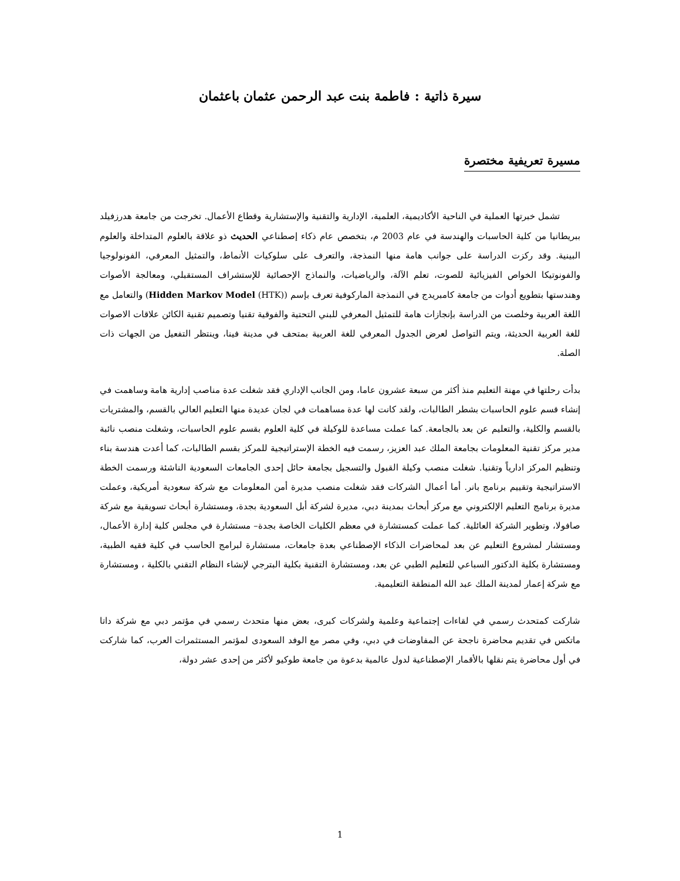سيرة ذاتية : فاطمة بنت عبد الرحمن عثمان باعثمان
مسيرة تعريفية مختصرة
تشمل خبرتها العملية في الناحية الأكاديمية، العلمية، الإدارية والتقنية والإستشارية وقطاع الأعمال. تخرجت من جامعة هدرزفيلد ببريطانيا من كلية الحاسبات والهندسة في عام 2003 م، بتخصص عام ذكاء إصطناعي الحديث ذو علاقة بالعلوم المتداخلة والعلوم البينية. وقد ركزت الدراسة على جوانب هامة منها النمذجة، والتعرف على سلوكيات الأنماط، والتمثيل المعرفي، الفونولوجيا والفونوتيكا الخواص الفيزيائية للصوت، تعلم الآلة، والرياضيات، والنماذج الإحصائية للإستشراف المستقبلي، ومعالجة الأصوات وهندستها بتطويع أدوات من جامعة كامبريدج في النمذجة الماركوفية تعرف بإسم (Hidden Markov Model (HTK)) والتعامل مع اللغة العربية وخلصت من الدراسة بإنجازات هامة للتمثيل المعرفي للبني التحتية والفوقية تقنيا وتصميم تقنية الكائن علاقات الاصوات للغة العربية الحديثة، ويتم التواصل لعرض الجدول المعرفي للغة العربية بمتحف في مدينة فينا، وينتظر التفعيل من الجهات ذات الصلة.
بدأت رحلتها في مهنة التعليم منذ أكثر من سبعة عشرون عاما، ومن الجانب الإداري فقد شغلت عدة مناصب إدارية هامة وساهمت في إنشاء قسم علوم الحاسبات بشطر الطالبات، ولقد كانت لها عدة مساهمات في لجان عديدة منها التعليم العالي بالقسم، والمشتريات بالقسم والكلية، والتعليم عن بعد بالجامعة. كما عملت مساعدة للوكيلة في كلية العلوم بقسم علوم الحاسبات، وشغلت منصب نائبة مدير مركز تقنية المعلومات بجامعة الملك عبد العزيز، رسمت فيه الخطة الإستراتيجية للمركز بقسم الطالبات، كما أعدت هندسة بناء وتنظيم المركز ادارياً وتقنيا. شغلت منصب وكيلة القبول والتسجيل بجامعة حائل إحدى الجامعات السعودية الناشئة ورسمت الخطة الاستراتيجية وتقييم برنامج بانر. أما أعمال الشركات فقد شغلت منصب مديرة أمن المعلومات مع شركة سعودية أمريكية، وعملت مديرة برنامج التعليم الإلكتروني مع مركز أبحاث بمدينة دبي، مديرة لشركة أبل السعودية بجدة، ومستشارة أبحاث تسويقية مع شركة صافولا، وتطوير الشركة العائلية. كما عملت كمستشارة في معظم الكليات الخاصة بجدة– مستشارة في مجلس كلية إدارة الأعمال، ومستشار لمشروع التعليم عن بعد لمحاضرات الذكاء الإصطناعي بعدة جامعات، مستشارة لبرامج الحاسب في كلية فقيه الطبية، ومستشارة بكلية الدكتور السباعي للتعليم الطبي عن بعد، ومستشارة التقنية بكلية البترجي لإنشاء النظام التقني بالكلية ، ومستشارة مع شركة إعمار لمدينة الملك عبد الله المنطقة التعليمية.
شاركت كمتحدث رسمي في لقاءات إجتماعية وعلمية ولشركات كبرى، بعض منها متحدث رسمي في مؤتمر دبي مع شركة داتا ماتكس في تقديم محاضرة ناجحة عن المفاوضات في دبي، وفي مصر مع الوفد السعودى لمؤتمر المستثمرات العرب، كما شاركت في أول محاضرة يتم نقلها بالأقمار الإصطناعية لدول عالمية بدعوة من جامعة طوكيو لأكثر من إحدى عشر دولة،
1